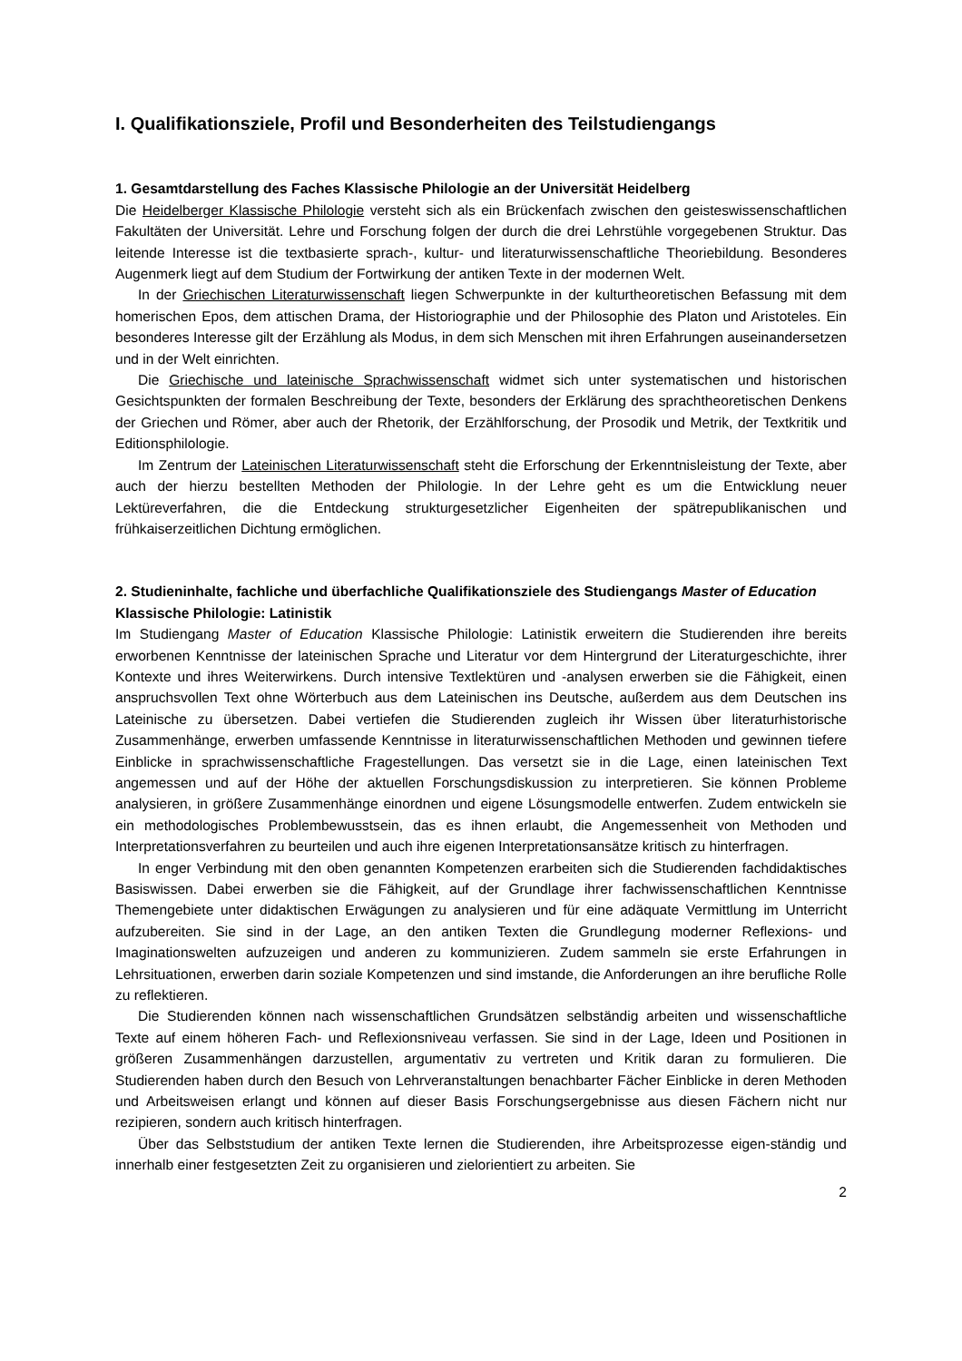I. Qualifikationsziele, Profil und Besonderheiten des Teilstudiengangs
1. Gesamtdarstellung des Faches Klassische Philologie an der Universität Heidelberg
Die Heidelberger Klassische Philologie versteht sich als ein Brückenfach zwischen den geisteswissenschaftlichen Fakultäten der Universität. Lehre und Forschung folgen der durch die drei Lehrstühle vorgegebenen Struktur. Das leitende Interesse ist die textbasierte sprach-, kultur- und literaturwissenschaftliche Theoriebildung. Besonderes Augenmerk liegt auf dem Studium der Fortwirkung der antiken Texte in der modernen Welt.
In der Griechischen Literaturwissenschaft liegen Schwerpunkte in der kulturtheoretischen Befassung mit dem homerischen Epos, dem attischen Drama, der Historiographie und der Philosophie des Platon und Aristoteles. Ein besonderes Interesse gilt der Erzählung als Modus, in dem sich Menschen mit ihren Erfahrungen auseinandersetzen und in der Welt einrichten.
Die Griechische und lateinische Sprachwissenschaft widmet sich unter systematischen und historischen Gesichtspunkten der formalen Beschreibung der Texte, besonders der Erklärung des sprachtheoretischen Denkens der Griechen und Römer, aber auch der Rhetorik, der Erzählforschung, der Prosodik und Metrik, der Textkritik und Editionsphilologie.
Im Zentrum der Lateinischen Literaturwissenschaft steht die Erforschung der Erkenntnisleistung der Texte, aber auch der hierzu bestellten Methoden der Philologie. In der Lehre geht es um die Entwicklung neuer Lektüreverfahren, die die Entdeckung strukturgesetzlicher Eigenheiten der spätrepublikanischen und frühkaiserzeitlichen Dichtung ermöglichen.
2. Studieninhalte, fachliche und überfachliche Qualifikationsziele des Studiengangs Master of Education Klassische Philologie: Latinistik
Im Studiengang Master of Education Klassische Philologie: Latinistik erweitern die Studierenden ihre bereits erworbenen Kenntnisse der lateinischen Sprache und Literatur vor dem Hintergrund der Literaturgeschichte, ihrer Kontexte und ihres Weiterwirkens. Durch intensive Textlektüren und -analysen erwerben sie die Fähigkeit, einen anspruchsvollen Text ohne Wörterbuch aus dem Lateinischen ins Deutsche, außerdem aus dem Deutschen ins Lateinische zu übersetzen. Dabei vertiefen die Studierenden zugleich ihr Wissen über literaturhistorische Zusammenhänge, erwerben umfassende Kenntnisse in literaturwissenschaftlichen Methoden und gewinnen tiefere Einblicke in sprachwissenschaftliche Fragestellungen. Das versetzt sie in die Lage, einen lateinischen Text angemessen und auf der Höhe der aktuellen Forschungsdiskussion zu interpretieren. Sie können Probleme analysieren, in größere Zusammenhänge einordnen und eigene Lösungsmodelle entwerfen. Zudem entwickeln sie ein methodologisches Problembewusstsein, das es ihnen erlaubt, die Angemessenheit von Methoden und Interpretationsverfahren zu beurteilen und auch ihre eigenen Interpretationsansätze kritisch zu hinterfragen.
In enger Verbindung mit den oben genannten Kompetenzen erarbeiten sich die Studierenden fachdidaktisches Basiswissen. Dabei erwerben sie die Fähigkeit, auf der Grundlage ihrer fachwissenschaftlichen Kenntnisse Themengebiete unter didaktischen Erwägungen zu analysieren und für eine adäquate Vermittlung im Unterricht aufzubereiten. Sie sind in der Lage, an den antiken Texten die Grundlegung moderner Reflexions- und Imaginationswelten aufzuzeigen und anderen zu kommunizieren. Zudem sammeln sie erste Erfahrungen in Lehrsituationen, erwerben darin soziale Kompetenzen und sind imstande, die Anforderungen an ihre berufliche Rolle zu reflektieren.
Die Studierenden können nach wissenschaftlichen Grundsätzen selbständig arbeiten und wissenschaftliche Texte auf einem höheren Fach- und Reflexionsniveau verfassen. Sie sind in der Lage, Ideen und Positionen in größeren Zusammenhängen darzustellen, argumentativ zu vertreten und Kritik daran zu formulieren. Die Studierenden haben durch den Besuch von Lehrveranstaltungen benachbarter Fächer Einblicke in deren Methoden und Arbeitsweisen erlangt und können auf dieser Basis Forschungsergebnisse aus diesen Fächern nicht nur rezipieren, sondern auch kritisch hinterfragen.
Über das Selbststudium der antiken Texte lernen die Studierenden, ihre Arbeitsprozesse eigen-ständig und innerhalb einer festgesetzten Zeit zu organisieren und zielorientiert zu arbeiten. Sie
2